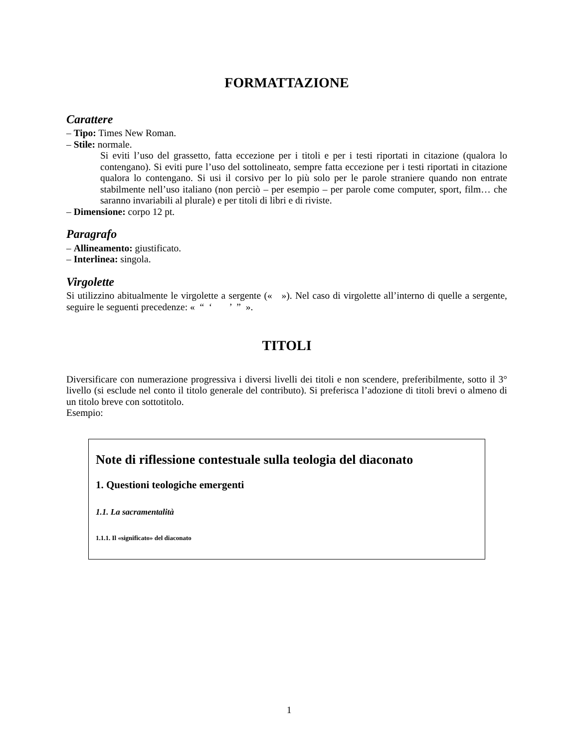FORMATTAZIONE
Carattere
– Tipo: Times New Roman.
– Stile: normale.
Si eviti l’uso del grassetto, fatta eccezione per i titoli e per i testi riportati in citazione (qualora lo contengano). Si eviti pure l’uso del sottolineato, sempre fatta eccezione per i testi riportati in citazione qualora lo contengano. Si usi il corsivo per lo più solo per le parole straniere quando non entrate stabilmente nell’uso italiano (non perciò – per esempio – per parole come computer, sport, film… che saranno invariabili al plurale) e per titoli di libri e di riviste.
– Dimensione: corpo 12 pt.
Paragrafo
– Allineamento: giustificato.
– Interlinea: singola.
Virgolette
Si utilizzino abitualmente le virgolette a sergente (« »). Nel caso di virgolette all’interno di quelle a sergente, seguire le seguenti precedenze: « “ ‘ ’ ” ».
TITOLI
Diversificare con numerazione progressiva i diversi livelli dei titoli e non scendere, preferibilmente, sotto il 3° livello (si esclude nel conto il titolo generale del contributo). Si preferisca l’adozione di titoli brevi o almeno di un titolo breve con sottotitolo.
Esempio:
Note di riflessione contestuale sulla teologia del diaconato
1. Questioni teologiche emergenti
1.1. La sacramentalità
1.1.1. Il «significato» del diaconato
1